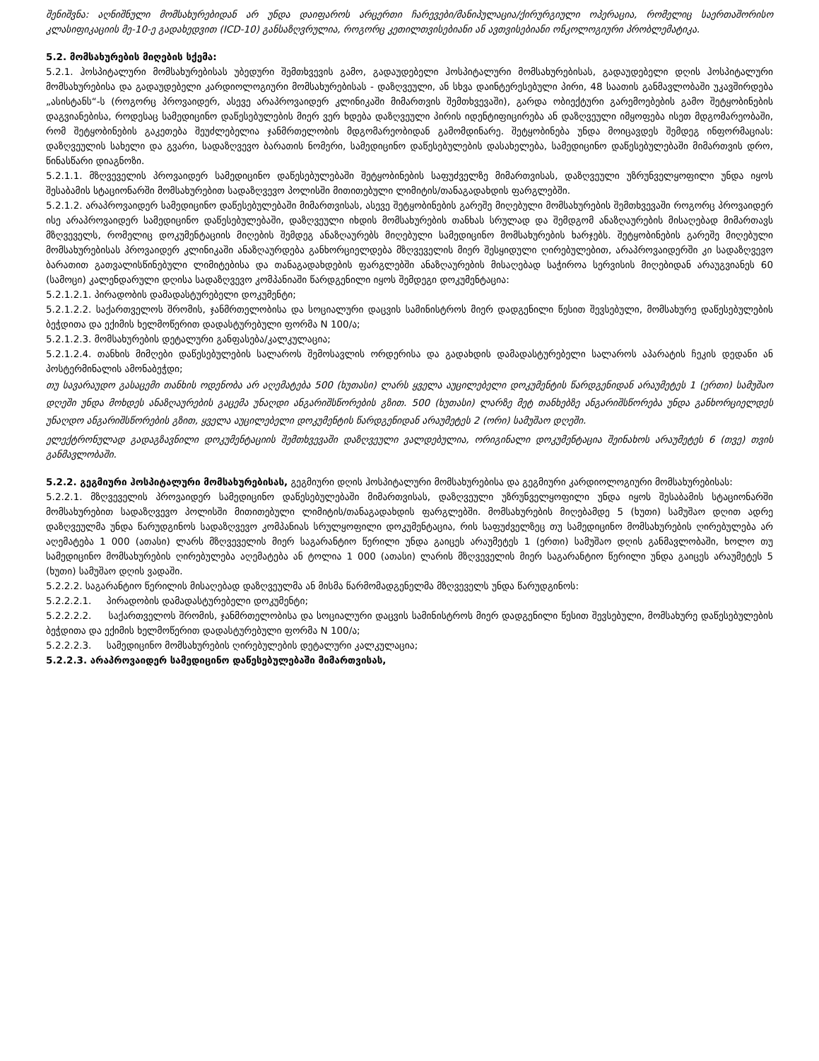შენიშვნა: აღნიშნული მომსახურებიდან არ უნდა დაიფაროს არცერთი ჩარევები/მანიპულაცია/ქირურგიული ოპერაცია, რომელიც საერთაშორისო კლასიფიკაციის მე-10-ე გადახედვით (ICD-10) განსაზღვრულია, როგორც კეთილთვისებიანი ან ავთვისებიანი ონკოლოგიური პრობლემატიკა.
5.2. მომსახურების მიღების სქემა:
5.2.1. ჰოსპიტალური მომსახურებისას უბედური შემთხვევის გამო, გადაუდებელი ჰოსპიტალური მომსახურებისას, გადაუდებელი დღის ჰოსპიტალური მომსახურებისა და გადაუდებელი კარდიოლოგიური მომსახურებისას - დაზღვეული, ან სხვა დაინტერესებული პირი, 48 საათის განმავლობაში უკავშირდება „ასისტანს“-ს (როგორც პროვაიდერ, ასევე არაპროვაიდერ კლინიკაში მიმართვის შემთხვევაში), გარდა ობიექტური გარემოებების გამო შეტყობინების დაგვიანებისა, როდესაც სამედიცინო დაწესებულების მიერ ვერ ხდება დაზღვეული პირის იდენტიფიცირება ან დაზღვეული იმყოფება ისეთ მდგომარეობაში, რომ შეტყობინების გაკეთება შეუძლებელია ჯანმრთელობის მდგომარეობიდან გამომდინარე. შეტყობინება უნდა მოიცავდეს შემდეგ ინფორმაციას: დაზღვეულის სახელი და გვარი, სადაზღვევო ბარათის ნომერი, სამედიცინო დაწესებულების დასახელება, სამედიცინო დაწესებულებაში მიმართვის დრო, წინასწარი დიაგნოზი.
5.2.1.1. მზღვეველის პროვაიდერ სამედიცინო დაწესებულებაში შეტყობინების საფუძველზე მიმართვისას, დაზღვეული უზრუნველყოფილი უნდა იყოს შესაბამის სტაციონარში მომსახურებით სადაზღვევო პოლისში მითითებული ლიმიტის/თანაგადახდის ფარგლებში.
5.2.1.2. არაპროვაიდერ სამედიცინო დაწესებულებაში მიმართვისას, ასევე შეტყობინების გარეშე მიღებული მომსახურების შემთხვევაში როგორც პროვაიდერ ისე არაპროვაიდერ სამედიცინო დაწესებულებაში, დაზღვეული იხდის მომსახურების თანხას სრულად და შემდგომ ანაზღაურების მისაღებად მიმართავს მზღვეველს, რომელიც დოკუმენტაციის მიღების შემდეგ ანაზღაურებს მიღებული სამედიცინო მომსახურების ხარჯებს. შეტყობინების გარეშე მიღებული მომსახურებისას პროვაიდერ კლინიკაში ანაზღაურდება განხორციელდება მზღვეველის მიერ შესყიდული ღირებულებით, არაპროვაიდერში კი სადაზღვევო ბარათით გათვალისწინებული ლიმიტებისა და თანაგადახდების ფარგლებში ანაზღაურების მისაღებად საჭიროა სერვისის მიღებიდან არაუგვიანეს 60 (სამოცი) კალენდარული დღისა სადაზღვევო კომპანიაში წარდგენილი იყოს შემდეგი დოკუმენტაცია:
5.2.1.2.1. პირადობის დამადასტურებელი დოკუმენტი;
5.2.1.2.2. საქართველოს შრომის, ჯანმრთელობისა და სოციალური დაცვის სამინისტროს მიერ დადგენილი წესით შევსებული, მომსახურე დაწესებულების ბეჭდითა და ექიმის ხელმოწერით დადასტურებული ფორმა N 100/ა;
5.2.1.2.3. მომსახურების დეტალური განფასება/კალკულაცია;
5.2.1.2.4. თანხის მიმღები დაწესებულების სალაროს შემოსავლის ორდერისა და გადახდის დამადასტურებელი სალაროს აპარატის ჩეკის დედანი ან პოსტერმინალის ამონაბეჭდი;
თუ სავარაუდო გასაცემი თანხის ოდენობა არ აღემატება 500 (ხუთასი) ლარს ყველა აუცილებელი დოკუმენტის წარდგენიდან არაუმეტეს 1 (ერთი) სამუშაო დღეში უნდა მოხდეს ანაზღაურების გაცემა უნაღდი ანგარიშსწორების გზით. 500 (ხუთასი) ლარზე მეტ თანხებზე ანგარიშსწორება უნდა განხორციელდეს უნაღდო ანგარიშსწორების გზით, ყველა აუცილებელი დოკუმენტის წარდგენიდან არაუმეტეს 2 (ორი) სამუშაო დღეში.
ელექტრონულად გადაგზავნილი დოკუმენტაციის შემთხვევაში დაზღვეული ვალდებულია, ორიგინალი დოკუმენტაცია შეინახოს არაუმეტეს 6 (თვე) თვის განმავლობაში.
5.2.2. გეგმიური ჰოსპიტალური მომსახურებისას, გეგმიური დღის ჰოსპიტალური მომსახურებისა და გეგმიური კარდიოლოგიური მომსახურებისას:
5.2.2.1. მზღვეველის პროვაიდერ სამედიცინო დაწესებულებაში მიმართვისას, დაზღვეული უზრუნველყოფილი უნდა იყოს შესაბამის სტაციონარში მომსახურებით სადაზღვევო პოლისში მითითებული ლიმიტის/თანაგადახდის ფარგლებში. მომსახურების მიღებამდე 5 (ხუთი) სამუშაო დღით ადრე დაზღვეულმა უნდა წარუდგინოს სადაზღვევო კომპანიას სრულყოფილი დოკუმენტაცია, რის საფუძველზეც თუ სამედიცინო მომსახურების ღირებულება არ აღემატება 1 000 (ათასი) ლარს მზღვეველის მიერ საგარანტიო წერილი უნდა გაიცეს არაუმეტეს 1 (ერთი) სამუშაო დღის განმავლობაში, ხოლო თუ სამედიცინო მომსახურების ღირებულება აღემატება ან ტოლია 1 000 (ათასი) ლარის მზღვეველის მიერ საგარანტიო წერილი უნდა გაიცეს არაუმეტეს 5 (ხუთი) სამუშაო დღის ვადაში.
5.2.2.2. საგარანტიო წერილის მისაღებად დაზღვეულმა ან მისმა წარმომადგენელმა მზღვეველს უნდა წარუდგინოს:
5.2.2.2.1. პირადობის დამადასტურებელი დოკუმენტი;
5.2.2.2.2. საქართველოს შრომის, ჯანმრთელობისა და სოციალური დაცვის სამინისტროს მიერ დადგენილი წესით შევსებული, მომსახურე დაწესებულების ბეჭდითა და ექიმის ხელმოწერით დადასტურებული ფორმა N 100/ა;
5.2.2.2.3. სამედიცინო მომსახურების ღირებულების დეტალური კალკულაცია;
5.2.2.3. არაპროვაიდერ სამედიცინო დაწესებულებაში მიმართვისას,